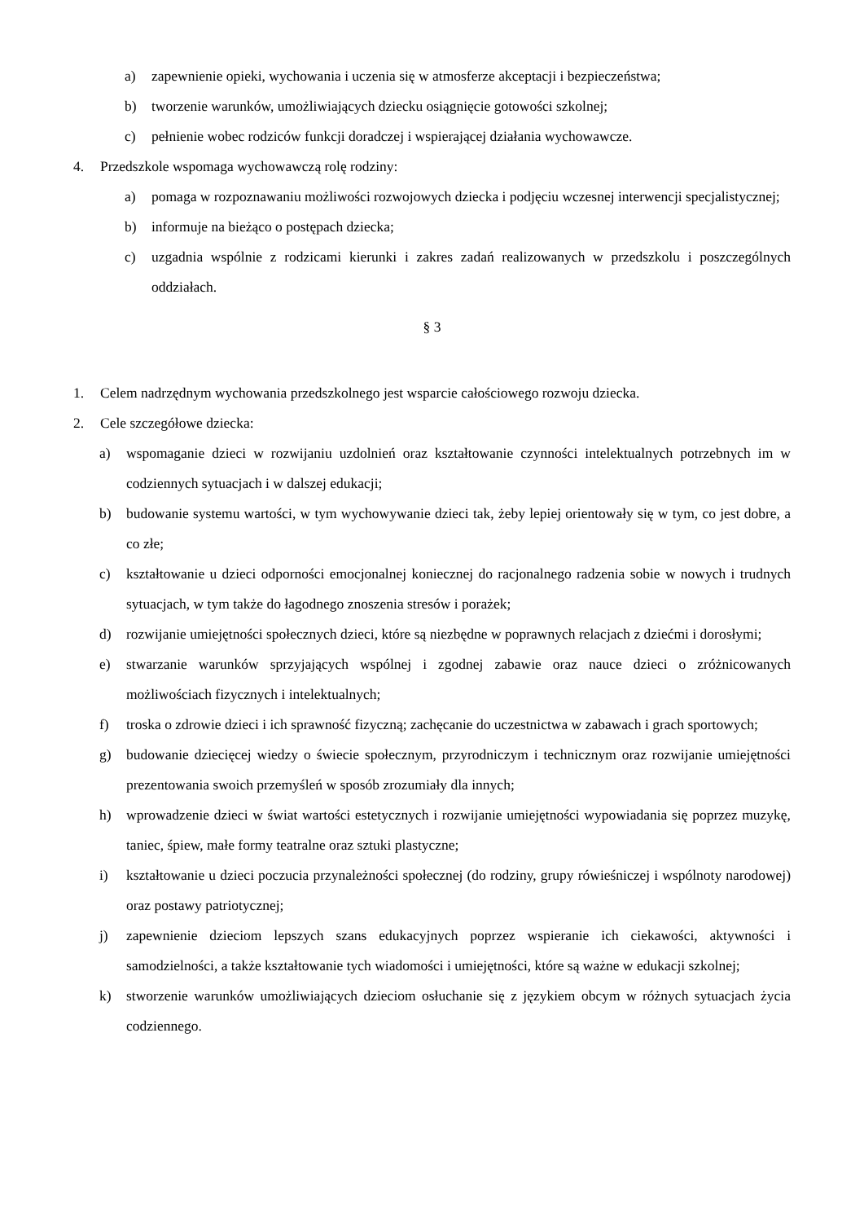a) zapewnienie opieki, wychowania i uczenia się w atmosferze akceptacji i bezpieczeństwa;
b) tworzenie warunków, umożliwiających dziecku osiągnięcie gotowości szkolnej;
c) pełnienie wobec rodziców funkcji doradczej i wspierającej działania wychowawcze.
4. Przedszkole wspomaga wychowawczą rolę rodziny:
a) pomaga w rozpoznawaniu możliwości rozwojowych dziecka i podjęciu wczesnej interwencji specjalistycznej;
b) informuje na bieżąco o postępach dziecka;
c) uzgadnia wspólnie z rodzicami kierunki i zakres zadań realizowanych w przedszkolu i poszczególnych oddziałach.
§ 3
1. Celem nadrzędnym wychowania przedszkolnego jest wsparcie całościowego rozwoju dziecka.
2. Cele szczegółowe dziecka:
a) wspomaganie dzieci w rozwijaniu uzdolnień oraz kształtowanie czynności intelektualnych potrzebnych im w codziennych sytuacjach i w dalszej edukacji;
b) budowanie systemu wartości, w tym wychowywanie dzieci tak, żeby lepiej orientowały się w tym, co jest dobre, a co złe;
c) kształtowanie u dzieci odporności emocjonalnej koniecznej do racjonalnego radzenia sobie w nowych i trudnych sytuacjach, w tym także do łagodnego znoszenia stresów i porażek;
d) rozwijanie umiejętności społecznych dzieci, które są niezbędne w poprawnych relacjach z dziećmi i dorosłymi;
e) stwarzanie warunków sprzyjających wspólnej i zgodnej zabawie oraz nauce dzieci o zróżnicowanych możliwościach fizycznych i intelektualnych;
f) troska o zdrowie dzieci i ich sprawność fizyczną; zachęcanie do uczestnictwa w zabawach i grach sportowych;
g) budowanie dziecięcej wiedzy o świecie społecznym, przyrodniczym i technicznym oraz rozwijanie umiejętności prezentowania swoich przemyśleń w sposób zrozumiały dla innych;
h) wprowadzenie dzieci w świat wartości estetycznych i rozwijanie umiejętności wypowiadania się poprzez muzykę, taniec, śpiew, małe formy teatralne oraz sztuki plastyczne;
i) kształtowanie u dzieci poczucia przynależności społecznej (do rodziny, grupy rówieśniczej i wspólnoty narodowej) oraz postawy patriotycznej;
j) zapewnienie dzieciom lepszych szans edukacyjnych poprzez wspieranie ich ciekawości, aktywności i samodzielności, a także kształtowanie tych wiadomości i umiejętności, które są ważne w edukacji szkolnej;
k) stworzenie warunków umożliwiających dzieciom osłuchanie się z językiem obcym w różnych sytuacjach życia codziennego.